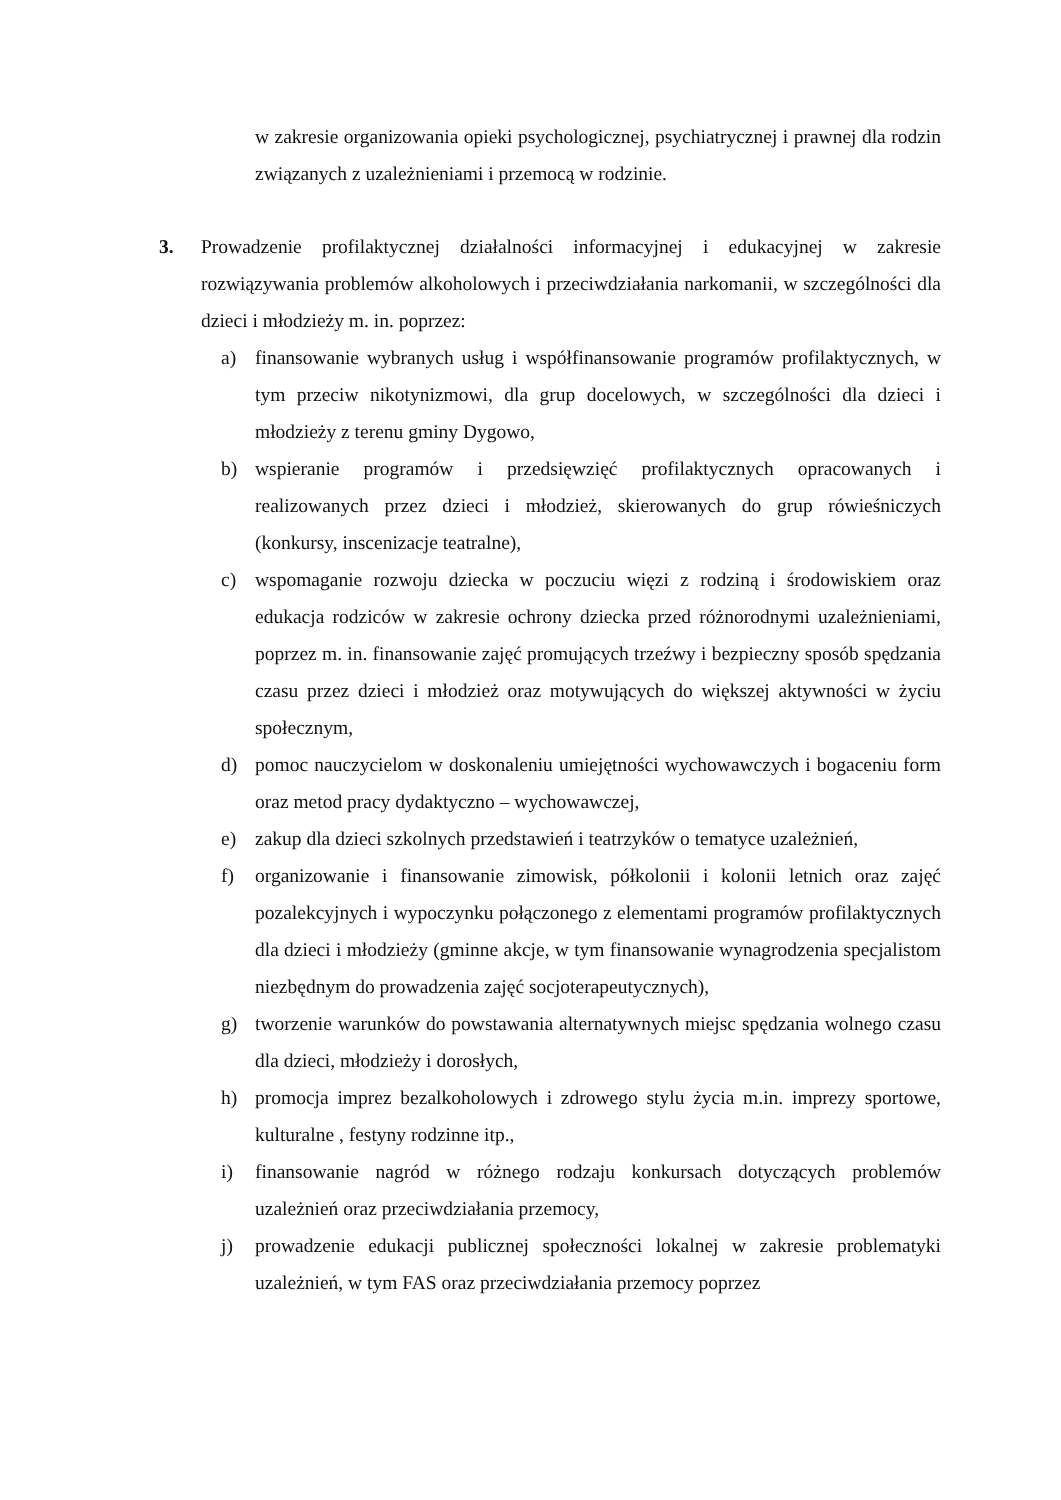w zakresie organizowania opieki psychologicznej, psychiatrycznej i prawnej dla rodzin związanych z uzależnieniami i przemocą w rodzinie.
3. Prowadzenie profilaktycznej działalności informacyjnej i edukacyjnej w zakresie rozwiązywania problemów alkoholowych i przeciwdziałania narkomanii, w szczególności dla dzieci i młodzieży m. in. poprzez:
a) finansowanie wybranych usług i współfinansowanie programów profilaktycznych, w tym przeciw nikotynizmowi, dla grup docelowych, w szczególności dla dzieci i młodzieży z terenu gminy Dygowo,
b) wspieranie programów i przedsięwzięć profilaktycznych opracowanych i realizowanych przez dzieci i młodzież, skierowanych do grup rówieśniczych (konkursy, inscenizacje teatralne),
c) wspomaganie rozwoju dziecka w poczuciu więzi z rodziną i środowiskiem oraz edukacja rodziców w zakresie ochrony dziecka przed różnorodnymi uzależnieniami, poprzez m. in. finansowanie zajęć promujących trzeźwy i bezpieczny sposób spędzania czasu przez dzieci i młodzież oraz motywujących do większej aktywności w życiu społecznym,
d) pomoc nauczycielom w doskonaleniu umiejętności wychowawczych i bogaceniu form oraz metod pracy dydaktyczno – wychowawczej,
e) zakup dla dzieci szkolnych przedstawień i teatrzyków o tematyce uzależnień,
f) organizowanie i finansowanie zimowisk, półkolonii i kolonii letnich oraz zajęć pozalekcyjnych i wypoczynku połączonego z elementami programów profilaktycznych dla dzieci i młodzieży (gminne akcje, w tym finansowanie wynagrodzenia specjalistom niezbędnym do prowadzenia zajęć socjoterapeutycznych),
g) tworzenie warunków do powstawania alternatywnych miejsc spędzania wolnego czasu dla dzieci, młodzieży i dorosłych,
h) promocja imprez bezalkoholowych i zdrowego stylu życia m.in. imprezy sportowe, kulturalne , festyny rodzinne itp.,
i) finansowanie nagród w różnego rodzaju konkursach dotyczących problemów uzależnień oraz przeciwdziałania przemocy,
j) prowadzenie edukacji publicznej społeczności lokalnej w zakresie problematyki uzależnień, w tym FAS oraz przeciwdziałania przemocy poprzez